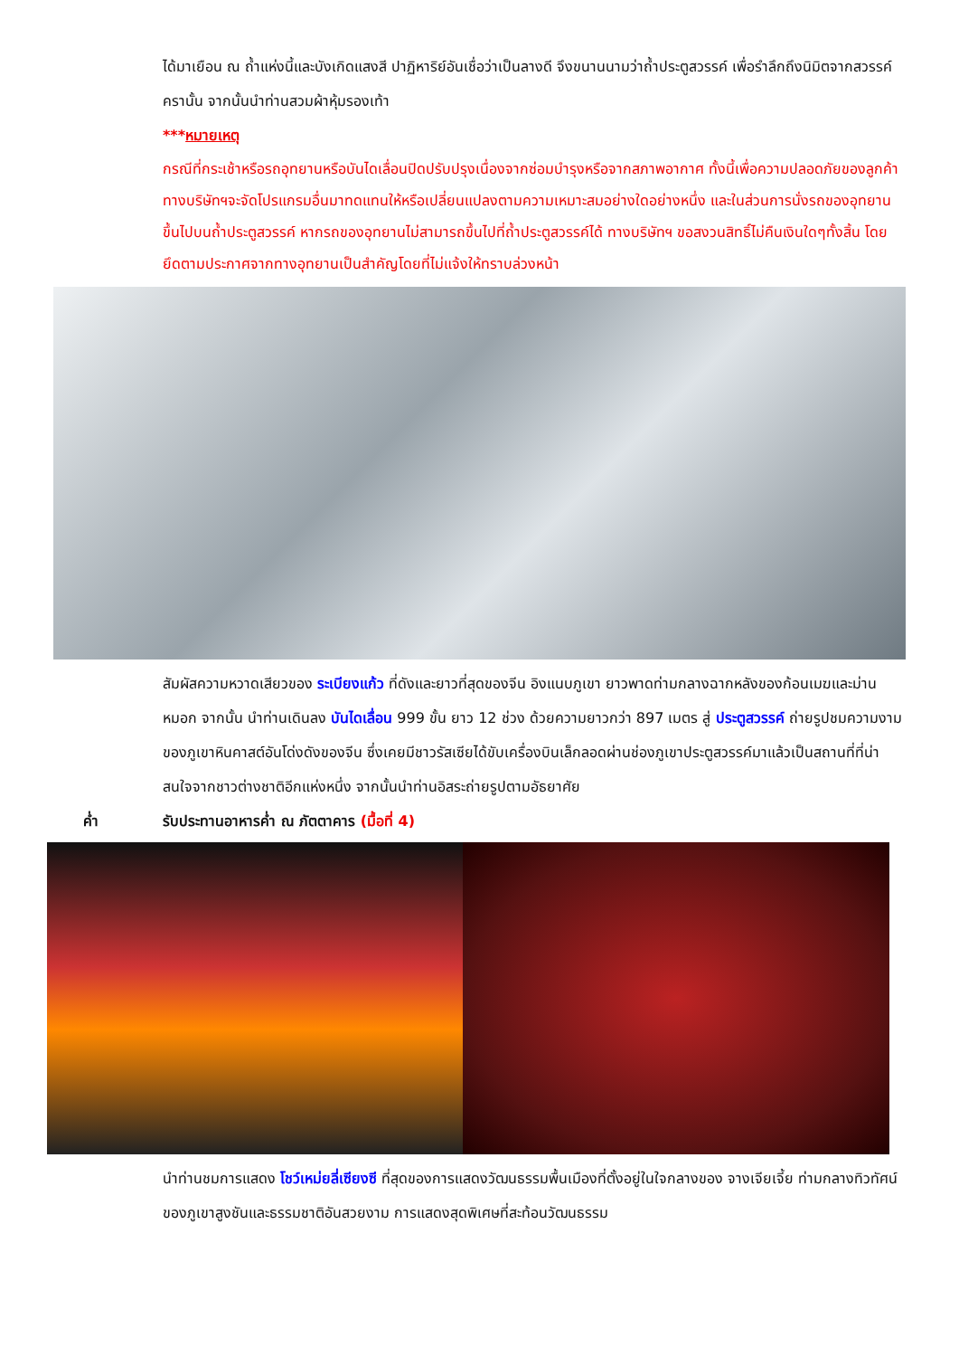ได้มาเยือน ณ ถ้ำแห่งนี้และบังเกิดแสงสี ปาฏิหาริย์อันเชื่อว่าเป็นลางดี จึงขนานนามว่าถ้ำประตูสวรรค์ เพื่อรำลึกถึงนิมิตจากสวรรค์ครานั้น จากนั้นนำท่านสวมผ้าหุ้มรองเท้า
***หมายเหตุ
กรณีที่กระเช้าหรือรถอุทยานหรือบันไดเลื่อนปิดปรับปรุงเนื่องจากซ่อมบำรุงหรือจากสภาพอากาศ ทั้งนี้เพื่อความปลอดภัยของลูกค้า ทางบริษัทฯจะจัดโปรแกรมอื่นมาทดแทนให้หรือเปลี่ยนแปลงตามความเหมาะสมอย่างใดอย่างหนึ่ง และในส่วนการนั่งรถของอุทยานขึ้นไปบนถ้ำประตูสวรรค์ หากรถของอุทยานไม่สามารถขึ้นไปที่ถ้ำประตูสวรรค์ได้ ทางบริษัทฯ ขอสงวนสิทธิ์ไม่คืนเงินใดๆทั้งสิ้น โดยยึดตามประกาศจากทางอุทยานเป็นสำคัญโดยที่ไม่แจ้งให้ทราบล่วงหน้า
สัมผัสความหวาดเสียวของ ระเบียงแก้ว ที่ดังและยาวที่สุดของจีน อิงแนบภูเขา ยาวพาดท่ามกลางฉากหลังของก้อนเมฆและม่านหมอก จากนั้น นำท่านเดินลง บันไดเลื่อน 999 ขั้น ยาว 12 ช่วง ด้วยความยาวกว่า 897 เมตร สู่ ประตูสวรรค์ ถ่ายรูปชมความงามของภูเขาหินคาสต์อันโด่งดังของจีน ซึ่งเคยมีชาวรัสเซียได้ขับเครื่องบินเล็กลอดผ่านช่องภูเขาประตูสวรรค์มาแล้วเป็นสถานที่ที่น่าสนใจจากชาวต่างชาติอีกแห่งหนึ่ง จากนั้นนำท่านอิสระถ่ายรูปตามอัธยาศัย
ค่ำ รับประทานอาหารค่ำ ณ ภัตตาคาร (มื้อที่ 4)
นำท่านชมการแสดง โชว์เหม่ยลี่เซียงซี ที่สุดของการแสดงวัฒนธรรมพื้นเมืองที่ตั้งอยู่ในใจกลางของ จางเจียเจี้ย ท่ามกลางทิวทัศน์ของภูเขาสูงชันและธรรมชาติอันสวยงาม การแสดงสุดพิเศษที่สะท้อนวัฒนธรรม